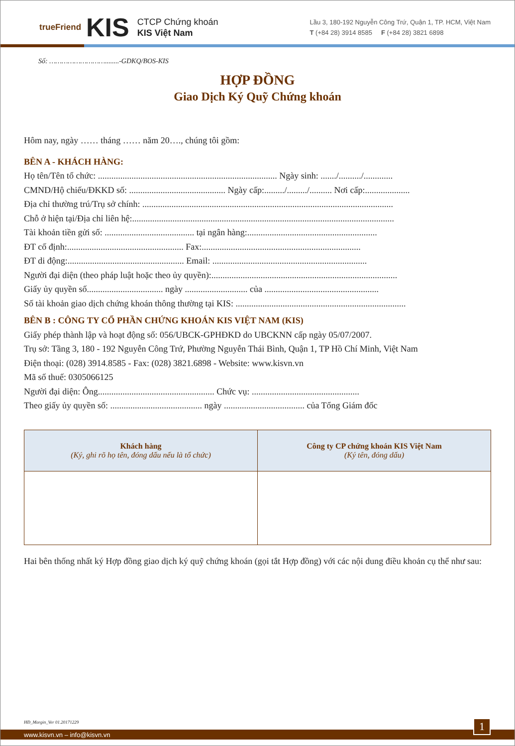trueFriend KIS
CTCP Chứng khoán
KIS Việt Nam
Lầu 3, 180-192 Nguyễn Công Trứ, Quận 1, TP. HCM, Việt Nam
T (+84 28) 3914 8585 F (+84 28) 3821 6898
Số: ………………………........-GDKQ/BOS-KIS
HỢP ĐỒNG
Giao Dịch Ký Quỹ Chứng khoán
Hôm nay, ngày …… tháng …… năm 20…., chúng tôi gồm:
BÊN A - KHÁCH HÀNG:
Họ tên/Tên tổ chức: ................................................................................ Ngày sinh: ......./........../.............
CMND/Hộ chiếu/ĐKKD số: ........................................... Ngày cấp:........./........./.......... Nơi cấp:....................
Địa chỉ thường trú/Trụ sở chính: ................................................................................................................
Chỗ ở hiện tại/Địa chỉ liên hệ:.....................................................................................................................
Tài khoản tiền gửi số: ........................................ tại ngân hàng:..........................................................
ĐT cố định:.................................................... Fax:.......................................................................
ĐT di động:.................................................... Email: .....................................................................
Người đại diện (theo pháp luật hoặc theo ủy quyền):...................................................................................
Giấy ủy quyền số.................................. ngày ............................ của ...................................................
Số tài khoản giao dịch chứng khoán thông thường tại KIS: ............................................................................
BÊN B : CÔNG TY CỔ PHẦN CHỨNG KHOÁN KIS VIỆT NAM (KIS)
Giấy phép thành lập và hoạt động số: 056/UBCK-GPHĐKD do UBCKNN cấp ngày 05/07/2007.
Trụ sở: Tầng 3, 180 - 192 Nguyễn Công Trứ, Phường Nguyễn Thái Bình, Quận 1, TP Hồ Chí Minh, Việt Nam
Điện thoại: (028) 3914.8585 - Fax: (028) 3821.6898 - Website: www.kisvn.vn
Mã số thuế: 0305066125
Người đại diện: Ông.................................................... Chức vụ: ................................................
Theo giấy ủy quyền số: ......................................... ngày .................................... của Tổng Giám đốc
| Khách hàng (Ký, ghi rõ họ tên, đóng dấu nếu là tổ chức) | Công ty CP chứng khoán KIS Việt Nam (Ký tên, đóng dấu) |
| --- | --- |
Hai bên thống nhất ký Hợp đồng giao dịch ký quỹ chứng khoán (gọi tắt Hợp đồng) với các nội dung điều khoản cụ thể như sau:
HĐ_Margin_Ver 01.20171229
www.kisvn.vn – info@kisvn.vn
1